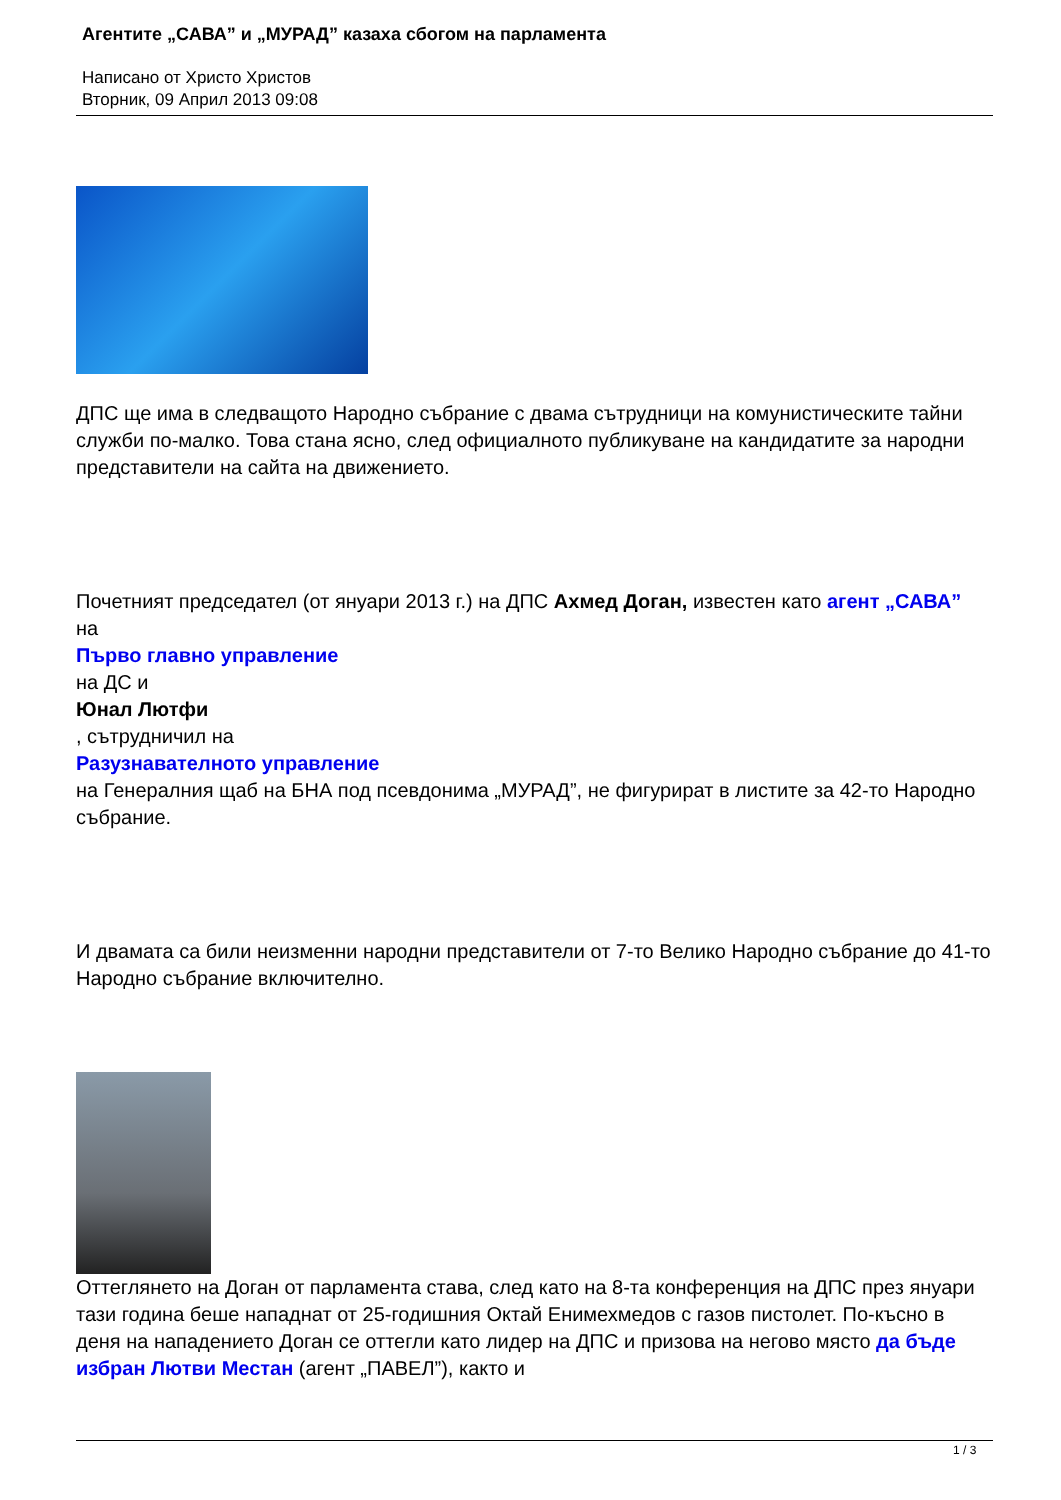Агентите „САВА” и „МУРАД” казаха сбогом на парламента
Написано от Христо Христов
Вторник, 09 Април 2013 09:08
ДПС ще има в следващото Народно събрание с двама сътрудници на комунистическите тайни служби по-малко. Това стана ясно, след официалното публикуване на кандидатите за народни представители на сайта на движението.
Почетният председател (от януари 2013 г.) на ДПС Ахмед Доган, известен като агент „САВА”
на
Първо главно управление
на ДС и
Юнал Лютфи
, сътрудничил на
Разузнавателното управление
на Генералния щаб на БНА под псевдонима „МУРАД”, не фигурират в листите за 42-то Народно събрание.
И двамата са били неизменни народни представители от 7-то Велико Народно събрание до 41-то Народно събрание включително.
Оттеглянето на Доган от парламента става, след като на 8-та конференция на ДПС през януари тази година беше нападнат от 25-годишния Октай Енимехмедов с газов пистолет. По-късно в деня на нападението Доган се оттегли като лидер на ДПС и призова на негово място да бъде избран Лютви Местан (агент „ПАВЕЛ”), както и
1 / 3